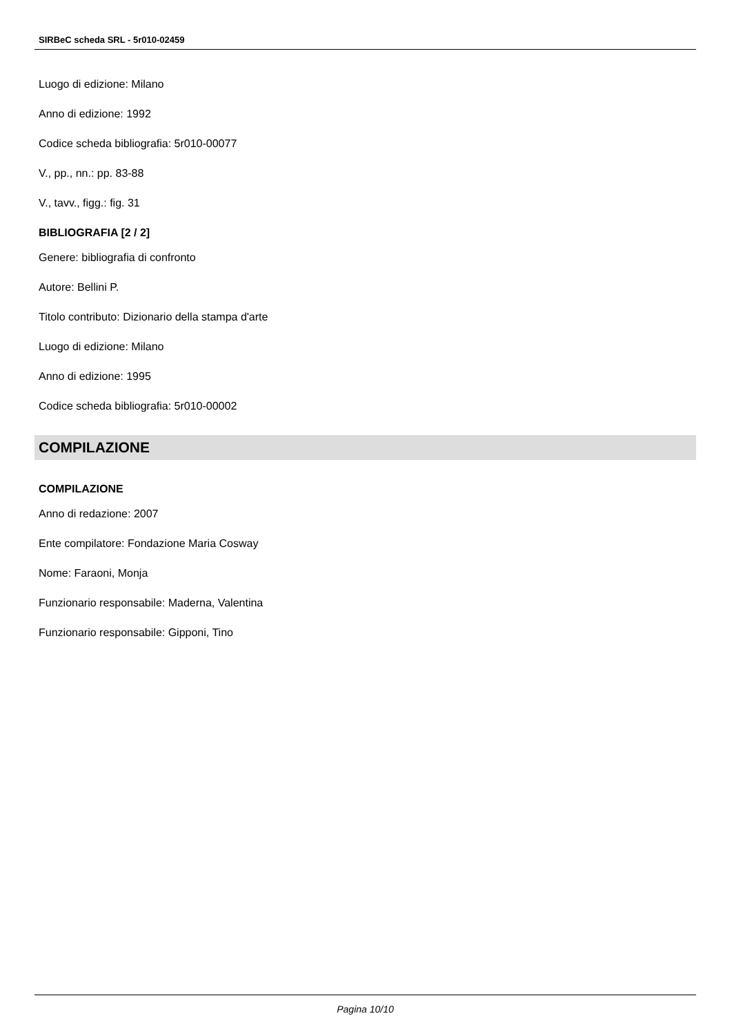SIRBeC scheda SRL - 5r010-02459
Luogo di edizione: Milano
Anno di edizione: 1992
Codice scheda bibliografia: 5r010-00077
V., pp., nn.: pp. 83-88
V., tavv., figg.: fig. 31
BIBLIOGRAFIA [2 / 2]
Genere: bibliografia di confronto
Autore: Bellini P.
Titolo contributo: Dizionario della stampa d'arte
Luogo di edizione: Milano
Anno di edizione: 1995
Codice scheda bibliografia: 5r010-00002
COMPILAZIONE
COMPILAZIONE
Anno di redazione: 2007
Ente compilatore: Fondazione Maria Cosway
Nome: Faraoni, Monja
Funzionario responsabile: Maderna, Valentina
Funzionario responsabile: Gipponi, Tino
Pagina 10/10